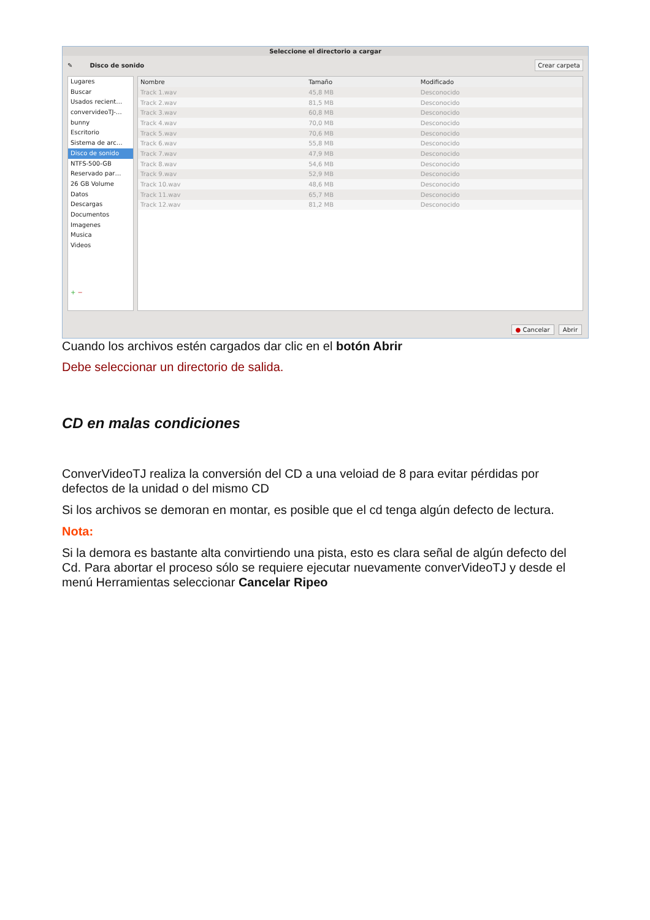Seleccione el directorio a cargar
✎ Disco de sonido Crear carpeta
Lugares
Buscar
Usados recient…
convervideoTJ-…
bunny
Escritorio
Sistema de arc…
Disco de sonido
NTFS-500-GB
Reservado par…
26 GB Volume
Datos
Descargas
Documentos
Imagenes
Musica
Videos
+ −
| Nombre | Tamaño | Modificado |
| --- | --- | --- |
| Track 1.wav | 45,8 MB | Desconocido |
| Track 2.wav | 81,5 MB | Desconocido |
| Track 3.wav | 60,8 MB | Desconocido |
| Track 4.wav | 70,0 MB | Desconocido |
| Track 5.wav | 70,6 MB | Desconocido |
| Track 6.wav | 55,8 MB | Desconocido |
| Track 7.wav | 47,9 MB | Desconocido |
| Track 8.wav | 54,6 MB | Desconocido |
| Track 9.wav | 52,9 MB | Desconocido |
| Track 10.wav | 48,6 MB | Desconocido |
| Track 11.wav | 65,7 MB | Desconocido |
| Track 12.wav | 81,2 MB | Desconocido |
● Cancelar Abrir
Cuando los archivos estén cargados dar clic en el botón Abrir
Debe seleccionar un directorio de salida.
CD en malas condiciones
ConverVideoTJ realiza la conversión del CD a una veloiad de 8 para evitar pérdidas por defectos de la unidad o del mismo CD
Si los archivos se demoran en montar, es posible que el cd tenga algún defecto de lectura.
Nota:
Si la demora es bastante alta convirtiendo una pista, esto es clara señal de algún defecto del Cd. Para abortar el proceso sólo se requiere ejecutar nuevamente converVideoTJ y desde el menú Herramientas seleccionar Cancelar Ripeo